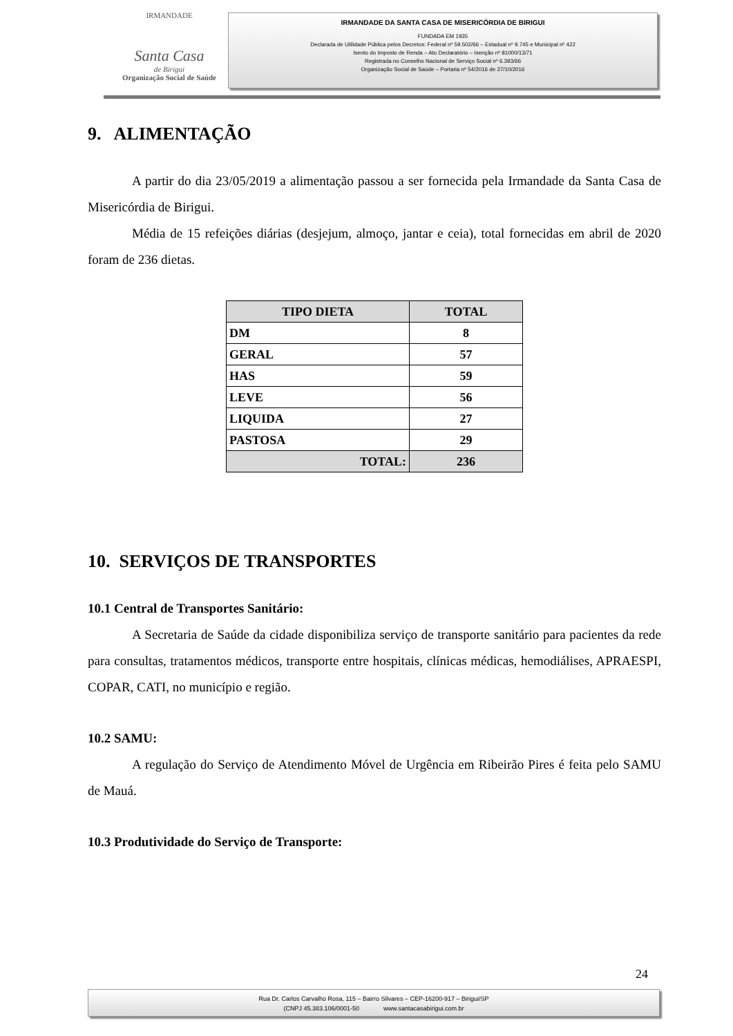IRMANDADE
Santa Casa
de Birigui
Organização Social de Saúde
IRMANDADE DA SANTA CASA DE MISERICÓRDIA DE BIRIGUI
FUNDADA EM 1935
Declarada de Utilidade Pública pelos Decretos: Federal nº 59.502/66 – Estadual nº 9.745 e Municipal nº 422
Isento do Imposto de Renda – Ato Declaratório – Isenção nº 81000/13/71
Registrada no Conselho Nacional de Serviço Social nº 6.393/66
Organização Social de Saúde – Portaria nº 54/2016 de 27/10/2016
9. ALIMENTAÇÃO
A partir do dia 23/05/2019 a alimentação passou a ser fornecida pela Irmandade da Santa Casa de Misericórdia de Birigui.
Média de 15 refeições diárias (desjejum, almoço, jantar e ceia), total fornecidas em abril de 2020 foram de 236 dietas.
| TIPO DIETA | TOTAL |
| --- | --- |
| DM | 8 |
| GERAL | 57 |
| HAS | 59 |
| LEVE | 56 |
| LIQUIDA | 27 |
| PASTOSA | 29 |
| TOTAL: | 236 |
10. SERVIÇOS DE TRANSPORTES
10.1 Central de Transportes Sanitário:
A Secretaria de Saúde da cidade disponibiliza serviço de transporte sanitário para pacientes da rede para consultas, tratamentos médicos, transporte entre hospitais, clínicas médicas, hemodiálises, APRAESPI, COPAR, CATI, no município e região.
10.2 SAMU:
A regulação do Serviço de Atendimento Móvel de Urgência em Ribeirão Pires é feita pelo SAMU de Mauá.
10.3 Produtividade do Serviço de Transporte:
24
Rua Dr. Carlos Carvalho Rosa, 115 – Bairro Silvares – CEP-16200-917 – Birigui/SP
(CNPJ 45.383.106/0001-50 www.santacasabirigui.com.br